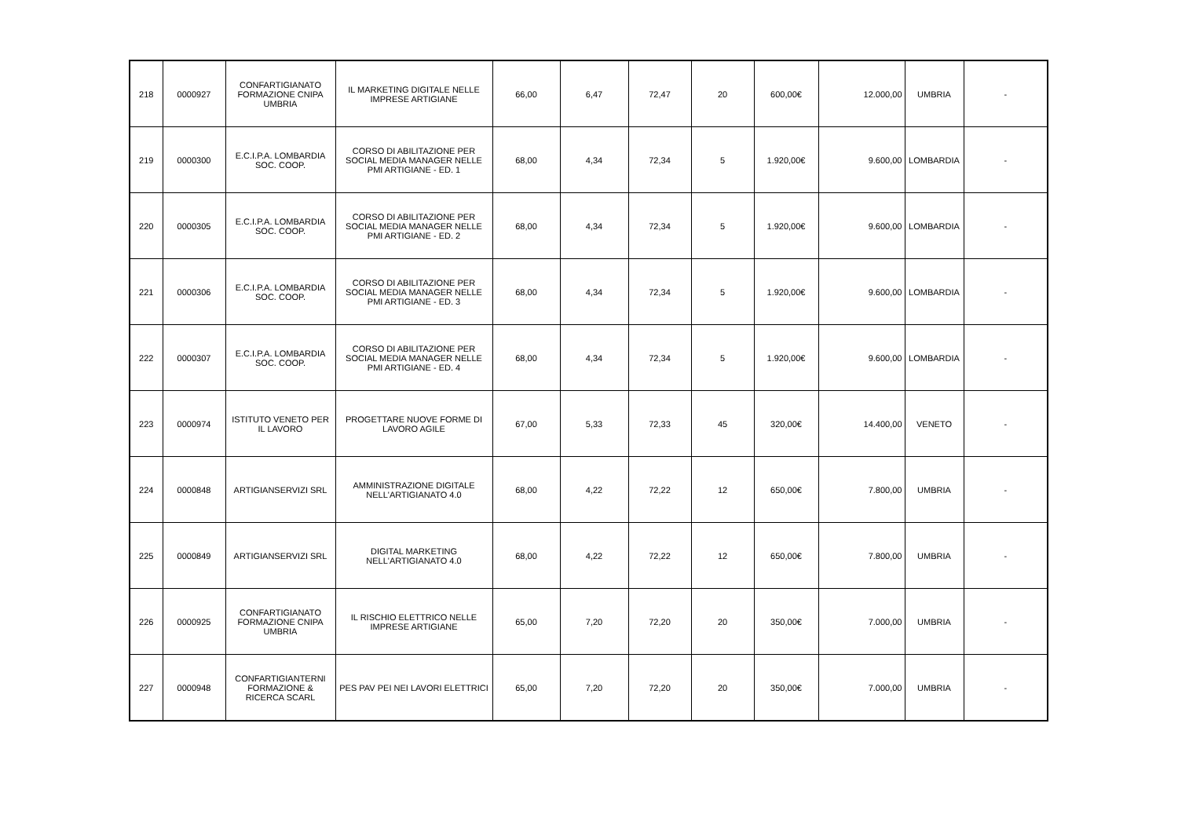| 218 | 0000927 | CONFARTIGIANATO FORMAZIONE CNIPA UMBRIA | IL MARKETING DIGITALE NELLE IMPRESE ARTIGIANE | 66,00 | 6,47 | 72,47 | 20 | 600,00€ | 12.000,00 | UMBRIA | - |
| 219 | 0000300 | E.C.I.P.A. LOMBARDIA SOC. COOP. | CORSO DI ABILITAZIONE PER SOCIAL MEDIA MANAGER NELLE PMI ARTIGIANE - ED. 1 | 68,00 | 4,34 | 72,34 | 5 | 1.920,00€ | 9.600,00 | LOMBARDIA | - |
| 220 | 0000305 | E.C.I.P.A. LOMBARDIA SOC. COOP. | CORSO DI ABILITAZIONE PER SOCIAL MEDIA MANAGER NELLE PMI ARTIGIANE - ED. 2 | 68,00 | 4,34 | 72,34 | 5 | 1.920,00€ | 9.600,00 | LOMBARDIA | - |
| 221 | 0000306 | E.C.I.P.A. LOMBARDIA SOC. COOP. | CORSO DI ABILITAZIONE PER SOCIAL MEDIA MANAGER NELLE PMI ARTIGIANE - ED. 3 | 68,00 | 4,34 | 72,34 | 5 | 1.920,00€ | 9.600,00 | LOMBARDIA | - |
| 222 | 0000307 | E.C.I.P.A. LOMBARDIA SOC. COOP. | CORSO DI ABILITAZIONE PER SOCIAL MEDIA MANAGER NELLE PMI ARTIGIANE - ED. 4 | 68,00 | 4,34 | 72,34 | 5 | 1.920,00€ | 9.600,00 | LOMBARDIA | - |
| 223 | 0000974 | ISTITUTO VENETO PER IL LAVORO | PROGETTARE NUOVE FORME DI LAVORO AGILE | 67,00 | 5,33 | 72,33 | 45 | 320,00€ | 14.400,00 | VENETO | - |
| 224 | 0000848 | ARTIGIANSERVIZI SRL | AMMINISTRAZIONE DIGITALE NELL'ARTIGIANATO 4.0 | 68,00 | 4,22 | 72,22 | 12 | 650,00€ | 7.800,00 | UMBRIA | - |
| 225 | 0000849 | ARTIGIANSERVIZI SRL | DIGITAL MARKETING NELL'ARTIGIANATO 4.0 | 68,00 | 4,22 | 72,22 | 12 | 650,00€ | 7.800,00 | UMBRIA | - |
| 226 | 0000925 | CONFARTIGIANATO FORMAZIONE CNIPA UMBRIA | IL RISCHIO ELETTRICO NELLE IMPRESE ARTIGIANE | 65,00 | 7,20 | 72,20 | 20 | 350,00€ | 7.000,00 | UMBRIA | - |
| 227 | 0000948 | CONFARTIGIANTERNI FORMAZIONE & RICERCA SCARL | PES PAV PEI NEI LAVORI ELETTRICI | 65,00 | 7,20 | 72,20 | 20 | 350,00€ | 7.000,00 | UMBRIA | - |